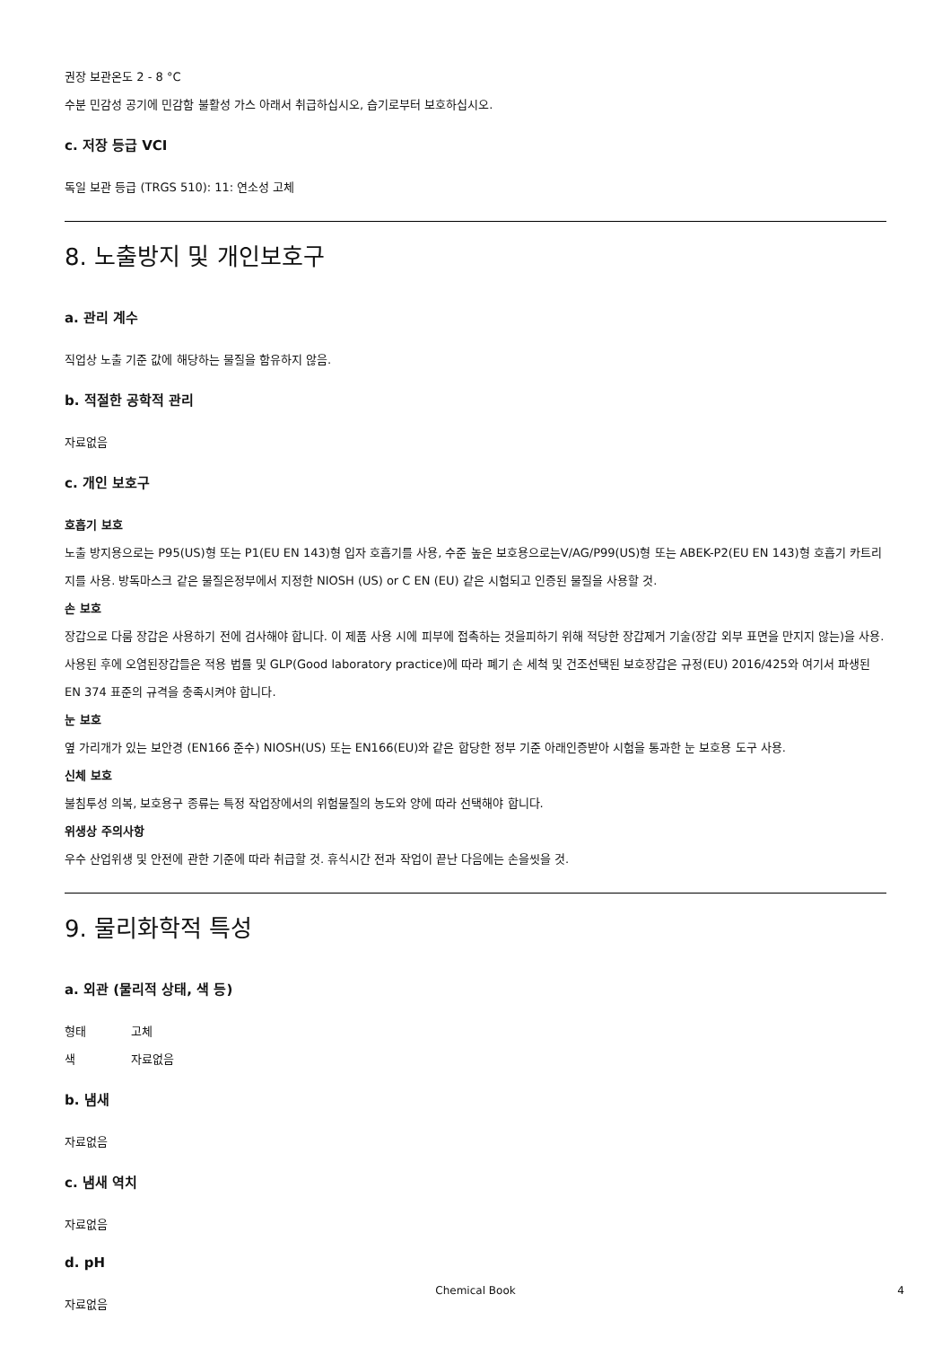권장 보관온도 2 - 8 °C
수분 민감성 공기에 민감함 불활성 가스 아래서 취급하십시오, 습기로부터 보호하십시오.
c. 저장 등급 VCI
독일 보관 등급 (TRGS 510): 11: 연소성 고체
8. 노출방지 및 개인보호구
a. 관리 계수
직업상 노출 기준 값에 해당하는 물질을 함유하지 않음.
b. 적절한 공학적 관리
자료없음
c. 개인 보호구
호흡기 보호
노출 방지용으로는 P95(US)형 또는 P1(EU EN 143)형 입자 호흡기를 사용, 수준 높은 보호용으로는V/AG/P99(US)형 또는 ABEK-P2(EU EN 143)형 호흡기 카트리지를 사용. 방독마스크 같은 물질은정부에서 지정한 NIOSH (US) or C EN (EU) 같은 시험되고 인증된 물질을 사용할 것.
손 보호
장갑으로 다룸 장갑은 사용하기 전에 검사해야 합니다. 이 제품 사용 시에 피부에 접촉하는 것을피하기 위해 적당한 장갑제거 기술(장갑 외부 표면을 만지지 않는)을 사용. 사용된 후에 오염된장갑들은 적용 법률 및 GLP(Good laboratory practice)에 따라 폐기 손 세척 및 건조선택된 보호장갑은 규정(EU) 2016/425와 여기서 파생된 EN 374 표준의 규격을 충족시켜야 합니다.
눈 보호
옆 가리개가 있는 보안경 (EN166 준수) NIOSH(US) 또는 EN166(EU)와 같은 합당한 정부 기준 아래인증받아 시험을 통과한 눈 보호용 도구 사용.
신체 보호
불침투성 의복, 보호용구 종류는 특정 작업장에서의 위험물질의 농도와 양에 따라 선택해야 합니다.
위생상 주의사항
우수 산업위생 및 안전에 관한 기준에 따라 취급할 것. 휴식시간 전과 작업이 끝난 다음에는 손을씻을 것.
9. 물리화학적 특성
a. 외관 (물리적 상태, 색 등)
형태 고체
색 자료없음
b. 냄새
자료없음
c. 냄새 역치
자료없음
d. pH
자료없음
Chemical Book
4